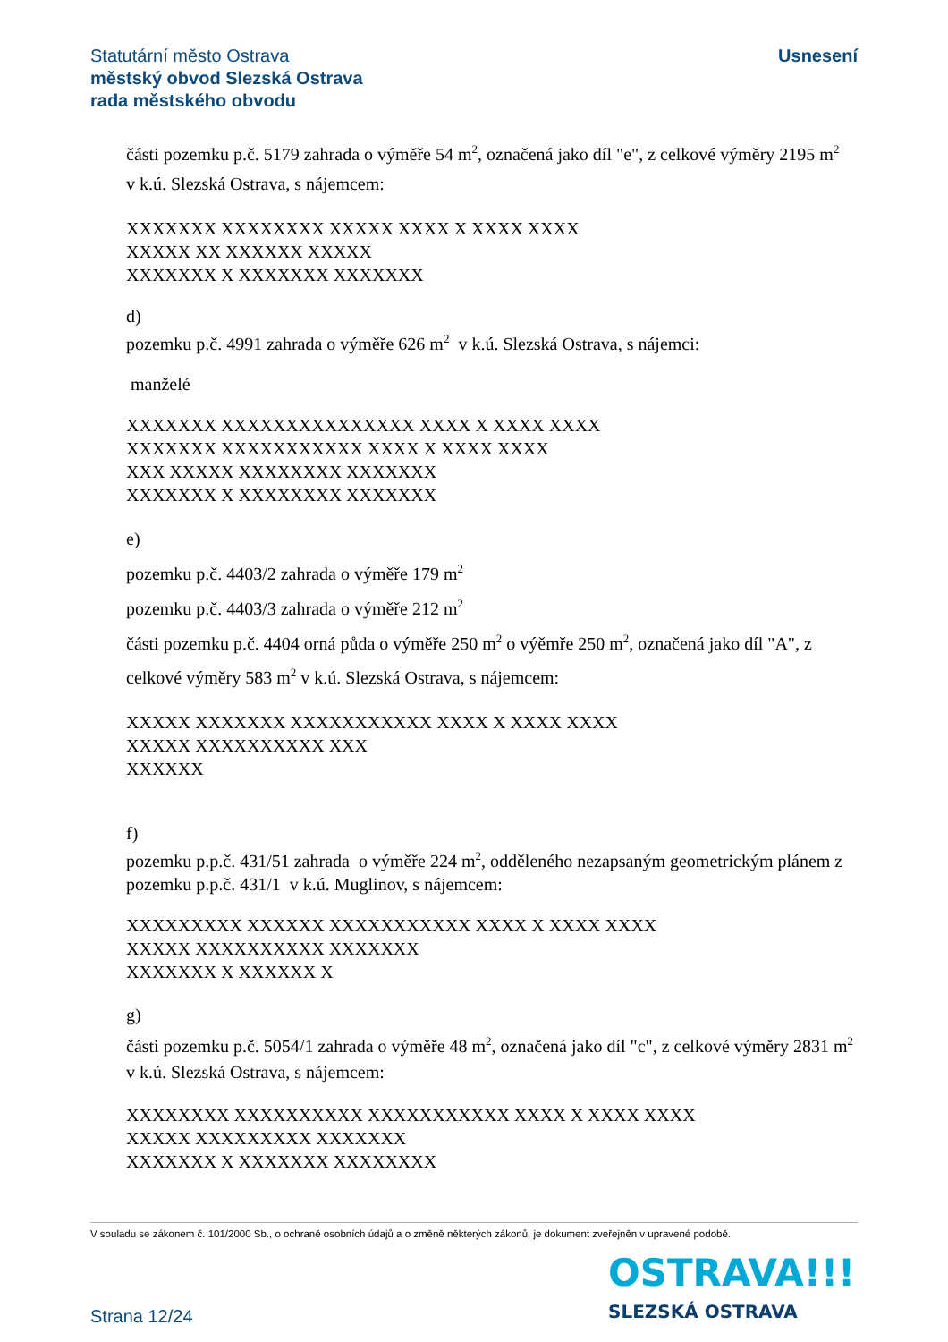Statutární město Ostrava
městský obvod Slezská Ostrava
rada městského obvodu
Usnesení
části pozemku p.č. 5179 zahrada o výměře 54 m<sup>2</sup>, označená jako díl "e", z celkové výměry 2195 m<sup>2</sup> v k.ú. Slezská Ostrava, s nájemcem:
XXXXXXX XXXXXXXX XXXXX XXXX X XXXX XXXX
XXXXX XX XXXXXX XXXXX
XXXXXXX X XXXXXXX XXXXXXX
d)
pozemku p.č. 4991 zahrada o výměře 626 m<sup>2</sup> v k.ú. Slezská Ostrava, s nájemci:
manželé
XXXXXXX XXXXXXXXXXXXXXX XXXX X XXXX XXXX
XXXXXXX XXXXXXXXXXX XXXX X XXXX XXXX
XXX XXXXX XXXXXXXX XXXXXXX
XXXXXXX X XXXXXXXX XXXXXXX
e)
pozemku p.č. 4403/2 zahrada o výměře 179 m<sup>2</sup>
pozemku p.č. 4403/3 zahrada o výměře 212 m<sup>2</sup>
části pozemku p.č. 4404 orná půda o výměře 250 m<sup>2</sup> o výěmře 250 m<sup>2</sup>, označená jako díl "A", z celkové výměry 583 m<sup>2</sup> v k.ú. Slezská Ostrava, s nájemcem:
XXXXX XXXXXXX XXXXXXXXXXX XXXX X XXXX XXXX
XXXXX XXXXXXXXXX XXX
XXXXXX
f)
pozemku p.p.č. 431/51 zahrada o výměře 224 m<sup>2</sup>, odděleného nezapsaným geometrickým plánem z pozemku p.p.č. 431/1 v k.ú. Muglinov, s nájemcem:
XXXXXXXXX XXXXXX XXXXXXXXXXX XXXX X XXXX XXXX
XXXXX XXXXXXXXXX XXXXXXX
XXXXXXX X XXXXXX X
g)
části pozemku p.č. 5054/1 zahrada o výměře 48 m<sup>2</sup>, označená jako díl "c", z celkové výměry 2831 m<sup>2</sup>
v k.ú. Slezská Ostrava, s nájemcem:
XXXXXXXX XXXXXXXXXX XXXXXXXXXXX XXXX X XXXX XXXX
XXXXX XXXXXXXXX XXXXXXX
XXXXXXX X XXXXXXX XXXXXXXX
V souladu se zákonem č. 101/2000 Sb., o ochraně osobních údajů a o změně některých zákonů, je dokument zveřejněn v upravené podobě.
OSTRAVA!!!
SLEZSKÁ OSTRAVA
Strana 12/24